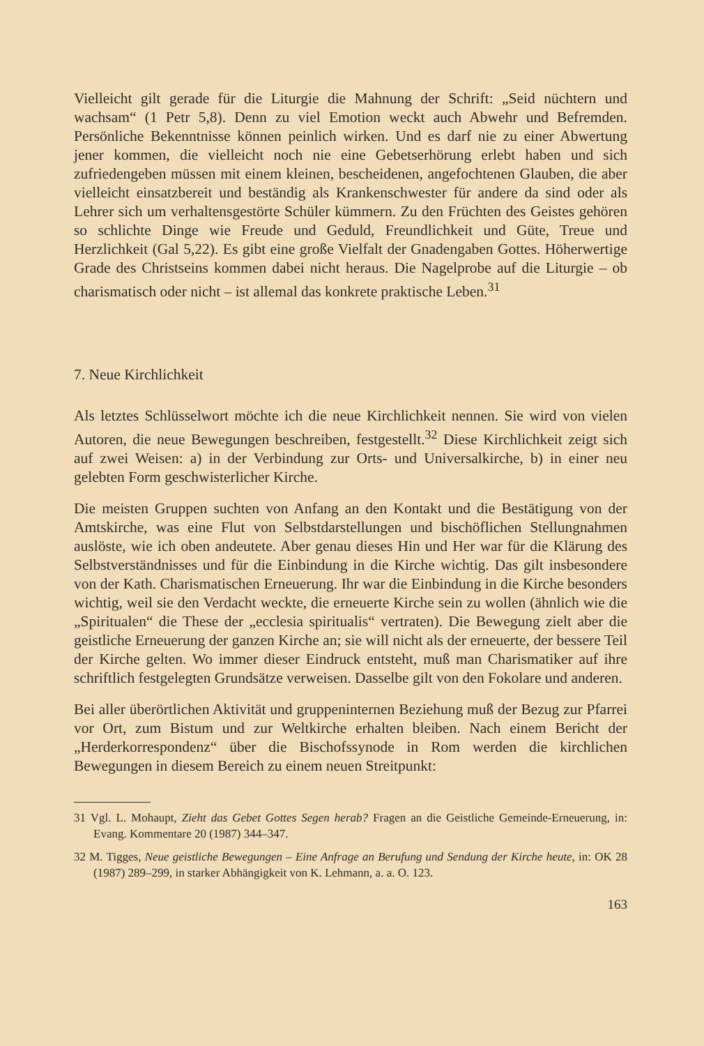Vielleicht gilt gerade für die Liturgie die Mahnung der Schrift: „Seid nüchtern und wachsam“ (1 Petr 5,8). Denn zu viel Emotion weckt auch Abwehr und Befremden. Persönliche Bekenntnisse können peinlich wirken. Und es darf nie zu einer Abwertung jener kommen, die vielleicht noch nie eine Gebetserhörung erlebt haben und sich zufriedengeben müssen mit einem kleinen, bescheidenen, angefochtenen Glauben, die aber vielleicht einsatzbereit und beständig als Krankenschwester für andere da sind oder als Lehrer sich um verhaltensgestörte Schüler kümmern. Zu den Früchten des Geistes gehören so schlichte Dinge wie Freude und Geduld, Freundlichkeit und Güte, Treue und Herzlichkeit (Gal 5,22). Es gibt eine große Vielfalt der Gnadengaben Gottes. Höherwertige Grade des Christseins kommen dabei nicht heraus. Die Nagelprobe auf die Liturgie – ob charismatisch oder nicht – ist allemal das konkrete praktische Leben.<sup>31</sup>
7. Neue Kirchlichkeit
Als letztes Schlüsselwort möchte ich die neue Kirchlichkeit nennen. Sie wird von vielen Autoren, die neue Bewegungen beschreiben, festgestellt.<sup>32</sup> Diese Kirchlichkeit zeigt sich auf zwei Weisen: a) in der Verbindung zur Orts- und Universalkirche, b) in einer neu gelebten Form geschwisterlicher Kirche.
Die meisten Gruppen suchten von Anfang an den Kontakt und die Bestätigung von der Amtskirche, was eine Flut von Selbstdarstellungen und bischöflichen Stellungnahmen auslöste, wie ich oben andeutete. Aber genau dieses Hin und Her war für die Klärung des Selbstverständnisses und für die Einbindung in die Kirche wichtig. Das gilt insbesondere von der Kath. Charismatischen Erneuerung. Ihr war die Einbindung in die Kirche besonders wichtig, weil sie den Verdacht weckte, die erneuerte Kirche sein zu wollen (ähnlich wie die „Spiritualen“ die These der „ecclesia spiritualis“ vertraten). Die Bewegung zielt aber die geistliche Erneuerung der ganzen Kirche an; sie will nicht als der erneuerte, der bessere Teil der Kirche gelten. Wo immer dieser Eindruck entsteht, muß man Charismatiker auf ihre schriftlich festgelegten Grundsätze verweisen. Dasselbe gilt von den Fokolare und anderen.
Bei aller überörtlichen Aktivität und gruppeninternen Beziehung muß der Bezug zur Pfarrei vor Ort, zum Bistum und zur Weltkirche erhalten bleiben. Nach einem Bericht der „Herderkorrespondenz“ über die Bischofssynode in Rom werden die kirchlichen Bewegungen in diesem Bereich zu einem neuen Streitpunkt:
31 Vgl. L. Mohaupt, Zieht das Gebet Gottes Segen herab? Fragen an die Geistliche Gemeinde-Erneuerung, in: Evang. Kommentare 20 (1987) 344–347.
32 M. Tigges, Neue geistliche Bewegungen – Eine Anfrage an Berufung und Sendung der Kirche heute, in: OK 28 (1987) 289–299, in starker Abhängigkeit von K. Lehmann, a. a. O. 123.
163